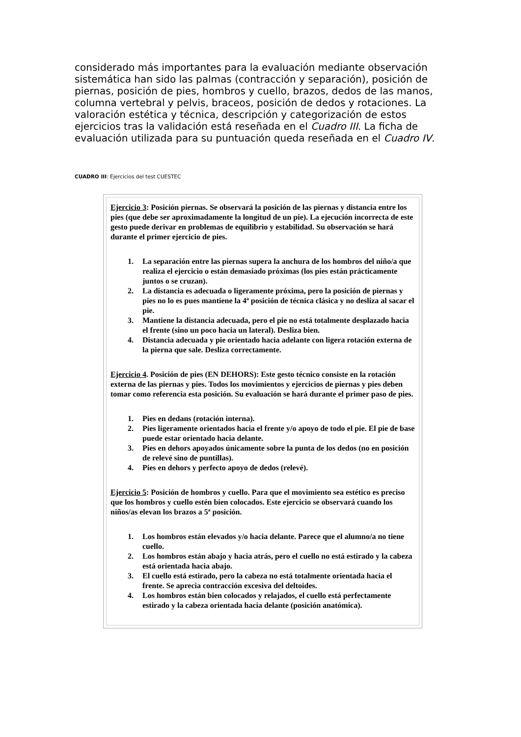considerado más importantes para la evaluación mediante observación sistemática han sido las palmas (contracción y separación), posición de piernas, posición de pies, hombros y cuello, brazos, dedos de las manos, columna vertebral y pelvis, braceos, posición de dedos y rotaciones. La valoración estética y técnica, descripción y categorización de estos ejercicios tras la validación está reseñada en el Cuadro III. La ficha de evaluación utilizada para su puntuación queda reseñada en el Cuadro IV.
CUADRO III: Ejercicios del test CUESTEC
| Ejercicio 3 : Posición piernas. Se observará la posición de las piernas y distancia entre los pies (que debe ser aproximadamente la longitud de un pie). La ejecución incorrecta de este gesto puede derivar en problemas de equilibrio y estabilidad. Su observación se hará durante el primer ejercicio de pies. 1. La separación entre las piernas supera la anchura de los hombros del niño/a que realiza el ejercicio o están demasiado próximas (los pies están prácticamente juntos o se cruzan). 2. La distancia es adecuada o ligeramente próxima, pero la posición de piernas y pies no lo es pues mantiene la 4ª posición de técnica clásica y no desliza al sacar el pie. 3. Mantiene la distancia adecuada, pero el pie no está totalmente desplazado hacia el frente (sino un poco hacia un lateral). Desliza bien. 4. Distancia adecuada y pie orientado hacia adelante con ligera rotación externa de la pierna que sale. Desliza correctamente. Ejercicio 4 . Posición de pies (EN DEHORS): Este gesto técnico consiste en la rotación externa de las piernas y pies. Todos los movimientos y ejercicios de piernas y pies deben tomar como referencia esta posición. Su evaluación se hará durante el primer paso de pies. 1. Pies en dedans (rotación interna). 2. Pies ligeramente orientados hacia el frente y/o apoyo de todo el pie. El pie de base puede estar orientado hacia delante. 3. Pies en dehors apoyados únicamente sobre la punta de los dedos (no en posición de relevé sino de puntillas). 4. Pies en dehors y perfecto apoyo de dedos (relevé). Ejercicio 5 : Posición de hombros y cuello. Para que el movimiento sea estético es preciso que los hombros y cuello estén bien colocados. Este ejercicio se observará cuando los niños/as elevan los brazos a 5ª posición. 1. Los hombros están elevados y/o hacia delante. Parece que el alumno/a no tiene cuello. 2. Los hombros están abajo y hacia atrás, pero el cuello no está estirado y la cabeza está orientada hacia abajo. 3. El cuello está estirado, pero la cabeza no está totalmente orientada hacia el frente. Se aprecia contracción excesiva del deltoides. 4. Los hombros están bien colocados y relajados, el cuello está perfectamente estirado y la cabeza orientada hacia delante (posición anatómica). |